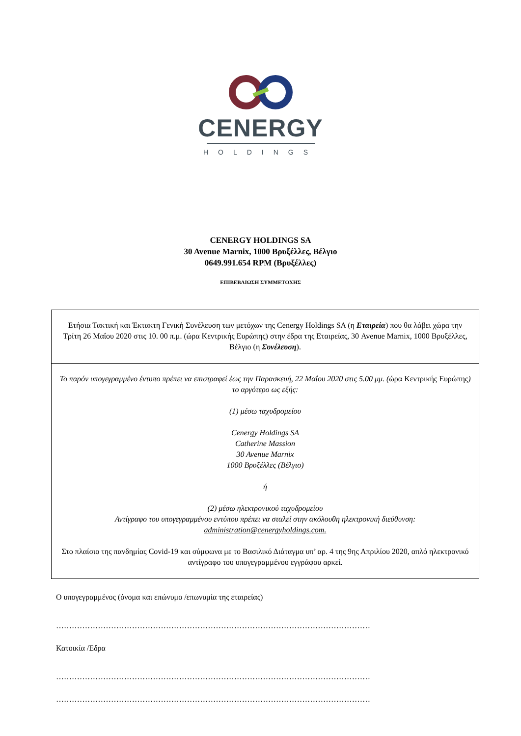CENERGY
HOLDINGS
CENERGY HOLDINGS SA
30 Avenue Marnix, 1000 Βρυξέλλες, Βέλγιο
0649.991.654 RPM (Βρυξέλλες)
ΕΠΙΒΕΒΑΙΩΣΗ ΣΥΜΜΕΤΟΧΗΣ
Ετήσια Τακτική και Έκτακτη Γενική Συνέλευση των μετόχων της Cenergy Holdings SA (η Εταιρεία) που θα λάβει χώρα την Τρίτη 26 Μαΐου 2020 στις 10. 00 π.μ. (ώρα Κεντρικής Ευρώπης) στην έδρα της Εταιρείας, 30 Avenue Marnix, 1000 Βρυξέλλες, Βέλγιο (η Συνέλευση).
Το παρόν υπογεγραμμένο έντυπο πρέπει να επιστραφεί έως την Παρασκευή, 22 Μαΐου 2020 στις 5.00 μμ. (ώρα Κεντρικής Ευρώπης) το αργότερο ως εξής:
(1) μέσω ταχυδρομείου
Cenergy Holdings SA
Catherine Massion
30 Avenue Marnix
1000 Βρυξέλλες (Βέλγιο)
ή
(2) μέσω ηλεκτρονικού ταχυδρομείου
Αντίγραφο του υπογεγραμμένου εντύπου πρέπει να σταλεί στην ακόλουθη ηλεκτρονική διεύθυνση:
administration@cenergyholdings.com.
Στο πλαίσιο της πανδημίας Covid-19 και σύμφωνα με το Βασιλικό Διάταγμα υπ’ αρ. 4 της 9ης Απριλίου 2020, απλό ηλεκτρονικό αντίγραφο του υπογεγραμμένου εγγράφου αρκεί.
Ο υπογεγραμμένος (όνομα και επώνυμο /επωνυμία της εταιρείας)
…………………………………………………………………………………………………………
Κατοικία /Εδρα
…………………………………………………………………………………………………………
…………………………………………………………………………………………………………